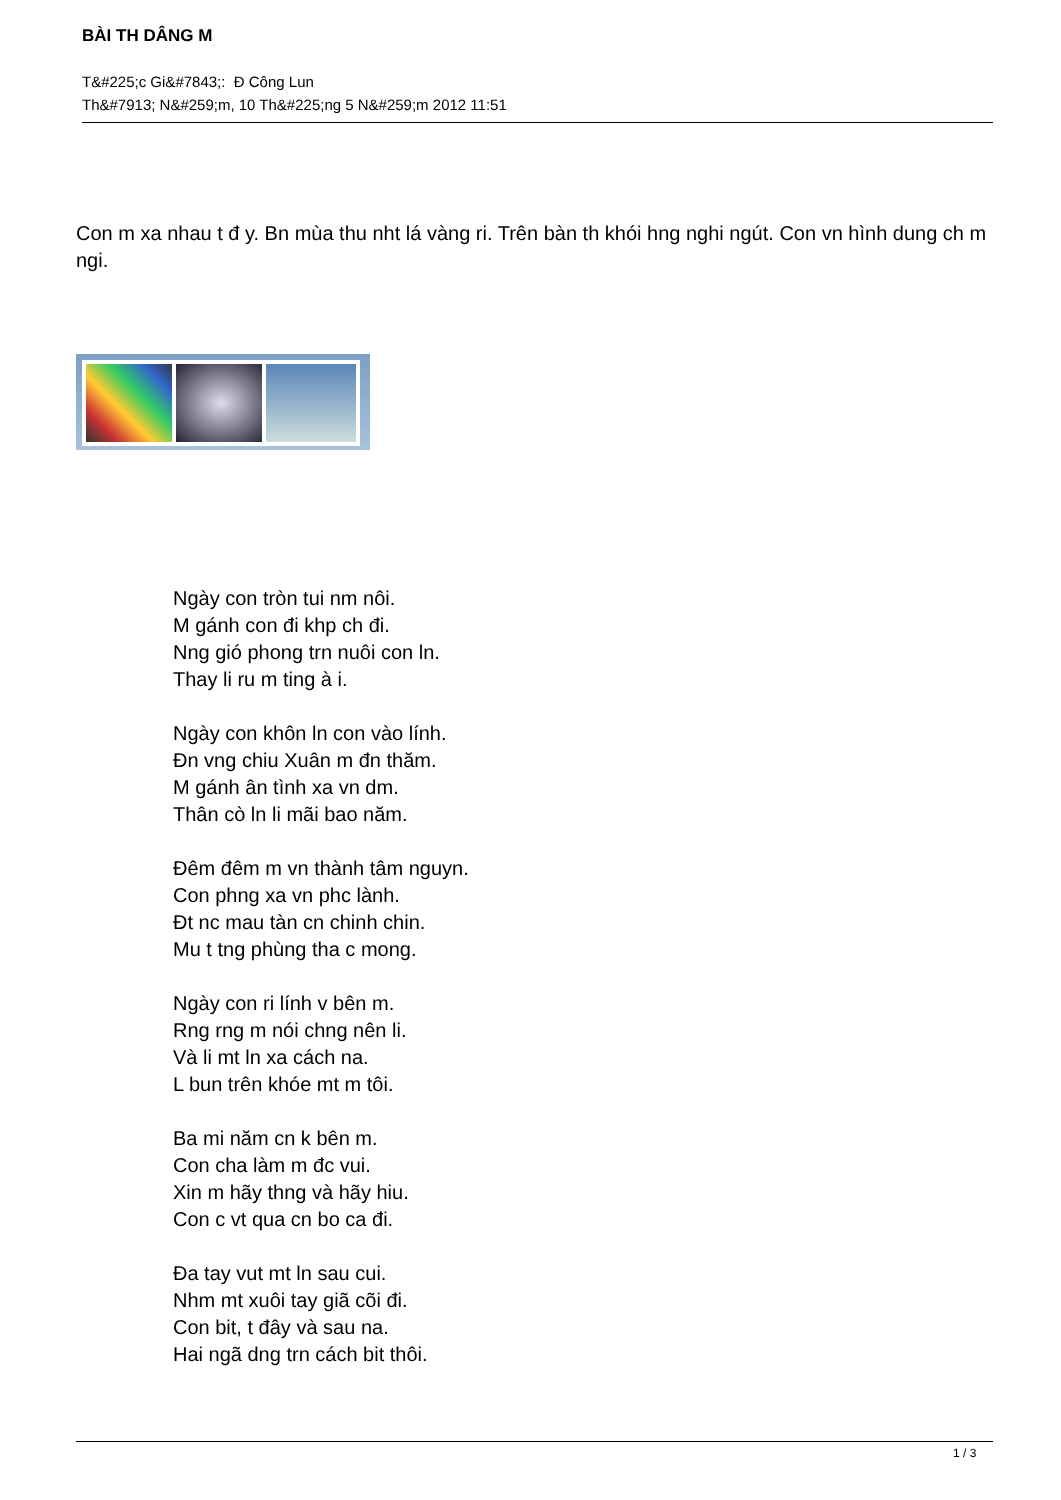BÀI TH DÂNG M
T&#225;c Gi&#7843;: Đ Công Lun
Th&#7913; N&#259;m, 10 Th&#225;ng 5 N&#259;m 2012 11:51
Con m xa nhau t đ y. Bn mùa thu nht lá vàng ri. Trên bàn th khói hng nghi ngút. Con vn hình dung ch m ngi.
Ngày con tròn tui nm nôi.
M gánh con đi khp ch đi.
Nng gió phong trn nuôi con ln.
Thay li ru m ting à i.
Ngày con khôn ln con vào lính.
Đn vng chiu Xuân m đn thăm.
M gánh ân tình xa vn dm.
Thân cò ln li mãi bao năm.
Đêm đêm m vn thành tâm nguyn.
Con phng xa vn phc lành.
Đt nc mau tàn cn chinh chin.
Mu t tng phùng tha c mong.
Ngày con ri lính v bên m.
Rng rng m nói chng nên li.
Và li mt ln xa cách na.
L bun trên khóe mt m tôi.
Ba mi năm cn k bên m.
Con cha làm m đc vui.
Xin m hãy thng và hãy hiu.
Con c vt qua cn bo ca đi.
Đa tay vut mt ln sau cui.
Nhm mt xuôi tay giã cõi đi.
Con bit, t đây và sau na.
Hai ngã dng trn cách bit thôi.
1 / 3